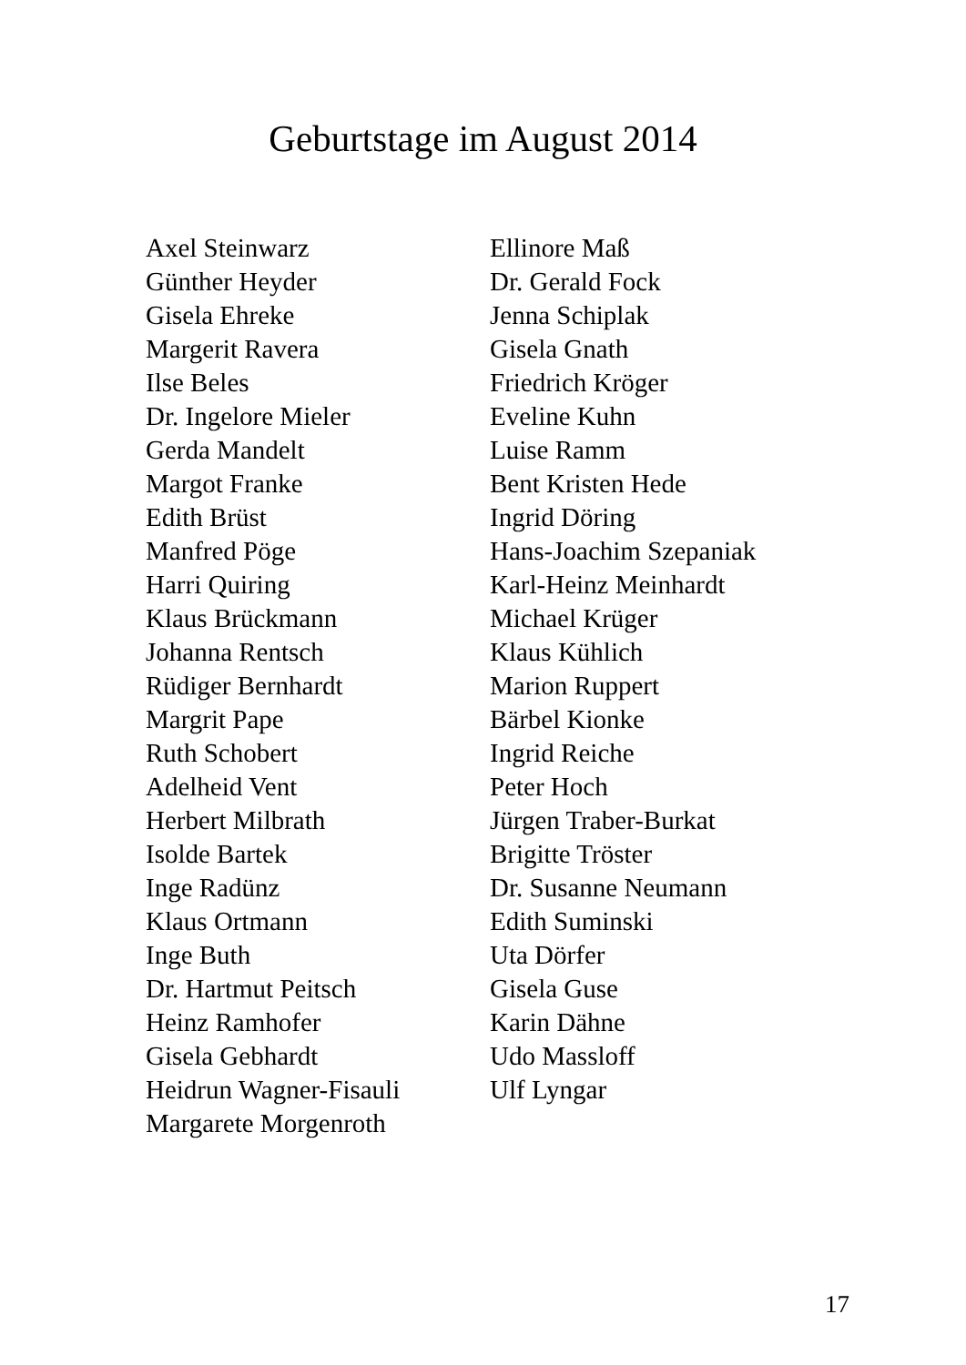Geburtstage im August 2014
Axel Steinwarz
Günther Heyder
Gisela Ehreke
Margerit Ravera
Ilse Beles
Dr. Ingelore Mieler
Gerda Mandelt
Margot Franke
Edith Brüst
Manfred Pöge
Harri Quiring
Klaus Brückmann
Johanna Rentsch
Rüdiger Bernhardt
Margrit Pape
Ruth Schobert
Adelheid Vent
Herbert Milbrath
Isolde Bartek
Inge Radünz
Klaus Ortmann
Inge Buth
Dr. Hartmut Peitsch
Heinz Ramhofer
Gisela Gebhardt
Heidrun Wagner-Fisauli
Margarete Morgenroth
Ellinore Maß
Dr. Gerald Fock
Jenna Schiplak
Gisela Gnath
Friedrich Kröger
Eveline Kuhn
Luise Ramm
Bent Kristen Hede
Ingrid Döring
Hans-Joachim Szepaniak
Karl-Heinz Meinhardt
Michael Krüger
Klaus Kühlich
Marion Ruppert
Bärbel Kionke
Ingrid Reiche
Peter Hoch
Jürgen Traber-Burkat
Brigitte Tröster
Dr. Susanne Neumann
Edith Suminski
Uta Dörfer
Gisela Guse
Karin Dähne
Udo Massloff
Ulf Lyngar
17